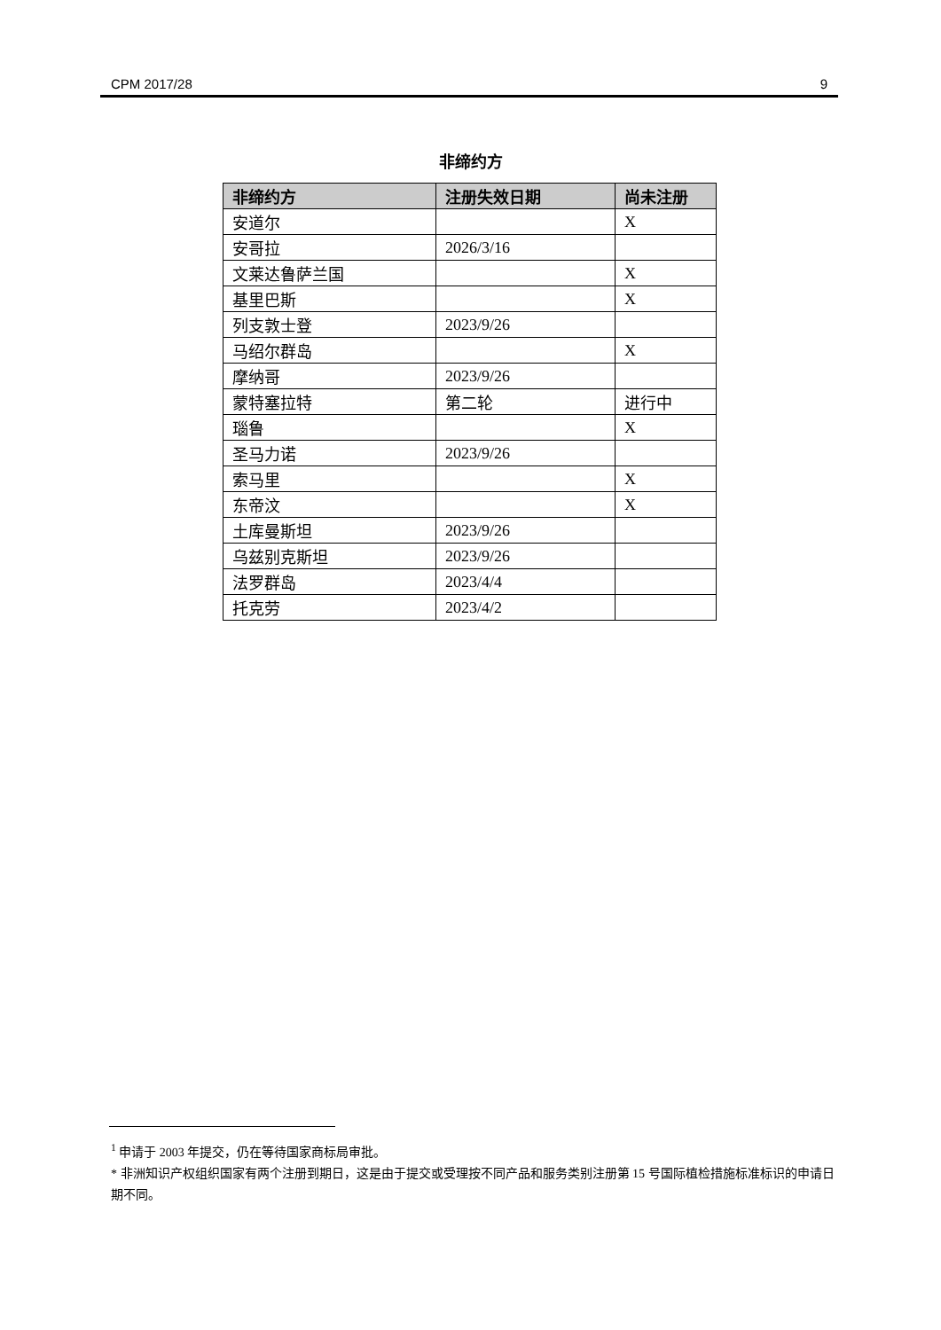CPM 2017/28 9
非缔约方
| 非缔约方 | 注册失效日期 | 尚未注册 |
| --- | --- | --- |
| 安道尔 | | X |
| 安哥拉 | 2026/3/16 | |
| 文莱达鲁萨兰国 | | X |
| 基里巴斯 | | X |
| 列支敦士登 | 2023/9/26 | |
| 马绍尔群岛 | | X |
| 摩纳哥 | 2023/9/26 | |
| 蒙特塞拉特 | 第二轮 | 进行中 |
| 瑙鲁 | | X |
| 圣马力诺 | 2023/9/26 | |
| 索马里 | | X |
| 东帝汶 | | X |
| 土库曼斯坦 | 2023/9/26 | |
| 乌兹别克斯坦 | 2023/9/26 | |
| 法罗群岛 | 2023/4/4 | |
| 托克劳 | 2023/4/2 | |
<sup>1</sup> 申请于 2003 年提交，仍在等待国家商标局审批。
* 非洲知识产权组织国家有两个注册到期日，这是由于提交或受理按不同产品和服务类别注册第 15 号国际植检措施标准标识的申请日期不同。